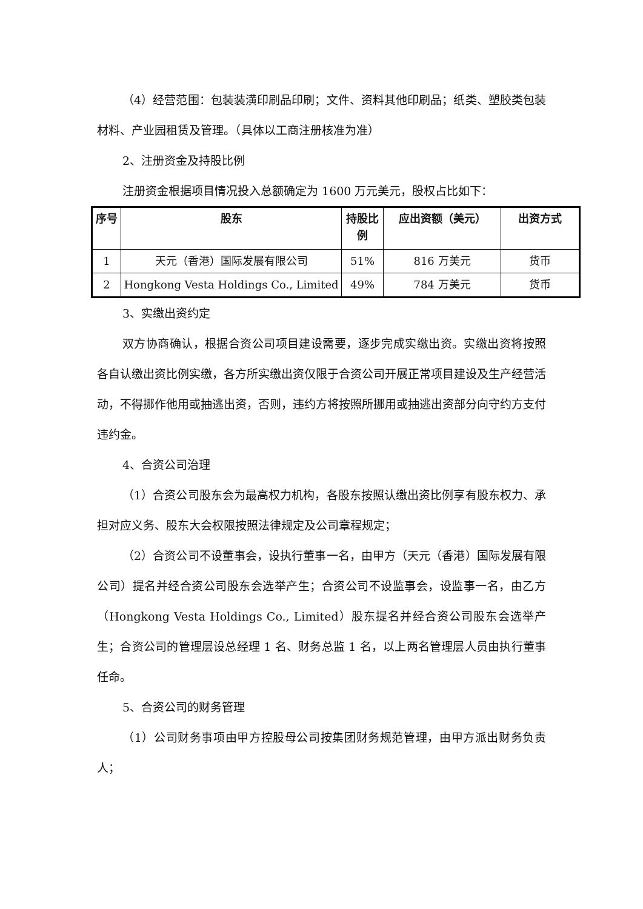（4）经营范围：包装装潢印刷品印刷；文件、资料其他印刷品；纸类、塑胶类包装材料、产业园租赁及管理。（具体以工商注册核准为准）
2、注册资金及持股比例
注册资金根据项目情况投入总额确定为 1600 万元美元，股权占比如下：
| 序号 | 股东 | 持股比例 | 应出资额（美元） | 出资方式 |
| --- | --- | --- | --- | --- |
| 1 | 天元（香港）国际发展有限公司 | 51% | 816 万美元 | 货币 |
| 2 | Hongkong Vesta Holdings Co., Limited | 49% | 784 万美元 | 货币 |
3、实缴出资约定
双方协商确认，根据合资公司项目建设需要，逐步完成实缴出资。实缴出资将按照各自认缴出资比例实缴，各方所实缴出资仅限于合资公司开展正常项目建设及生产经营活动，不得挪作他用或抽逃出资，否则，违约方将按照所挪用或抽逃出资部分向守约方支付违约金。
4、合资公司治理
（1）合资公司股东会为最高权力机构，各股东按照认缴出资比例享有股东权力、承担对应义务、股东大会权限按照法律规定及公司章程规定；
（2）合资公司不设董事会，设执行董事一名，由甲方（天元（香港）国际发展有限公司）提名并经合资公司股东会选举产生；合资公司不设监事会，设监事一名，由乙方（Hongkong Vesta Holdings Co., Limited）股东提名并经合资公司股东会选举产生；合资公司的管理层设总经理 1 名、财务总监 1 名，以上两名管理层人员由执行董事任命。
5、合资公司的财务管理
（1）公司财务事项由甲方控股母公司按集团财务规范管理，由甲方派出财务负责人；